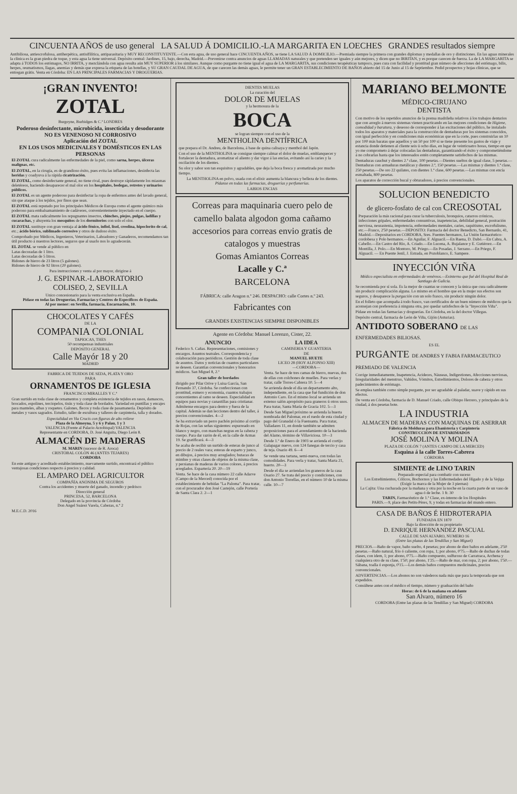CINCUENTA AÑOS de uso general LA SALUD Á DOMICILIO.-LA MARGARITA EN LOECHES GRANDES resultados siempre
Antibiliosa, antiescrofulosa, antiherpética, antisifilítica, antiparasitaria y MUY RECONSTITUYENTE.—Con esta agua, de uso general hace CINCUENTA AÑOS, se tiene LA SALUD Á DOMICILIO.—Premiada siempre la primera con grandes diplomas y medallas de oro y distinciones. En las aguas minerales la clínica es la gran piedra de toque, y esta agua la tiene universal. Depósito central: Jardines, 15, bajo, derecha, Madrid.—Prevenirse contra anuncios de aguas LLAMADAS naturales y que pretenden ser iguales y aún mejores, y dicen que no IRRITAN, y es porque carecen de fuerza. La de LA MARGARITA se adapta á TODOS los estómagos, NO IRRITA, y mezclándola con agua resulta aún MUY SUPERIOR á los similares. Aunque como purgante no tiene igual el agua de LA MARGARITA, sus condiciones terapéuticas tampoco, pues cura con facilidad y prontitud gran número de afecciones del estómago, bilis, herpes, reumatismos, llagas, anemias y demás que expresa la etiqueta de las botellas, y SU GRAN CAUDAL DE AGUA, de que carecen las demás aguas, le permite tener un GRAN ESTABLECIMIENTO DE BAÑOS abierto del 15 de Junio al 15 de Septiembre. Pedid prospectos y hojas clínicas, que se entregan grátis. Venta en Córdoba: EN LAS PRINCIPALES FARMACIAS Y DROGUERIAS.
¡GRAN INVENTO!
ZOTAL
Burgoyne, Burbidges & C.ª LONDRES
Poderoso desinfectante, microbicida, insecticida y desodorante
NO ES VENENOSO NI CORROSIVO
Aplicación del ZOTAL
EN LOS USOS MEDICINALES Y DOMÉSTICOS EN LAS PERSONAS
El ZOTAL cura radicalmente las enfermedades de la piel, como sarna, herpes, úlceras malignas, etc.
El ZOTAL, en la cirugía, es de grandioso éxito, pues evita las inflamaciones, desinfecta las heridas y coadyuva á la rápida cicatrización.
El ZOTAL, como desinfectante general, no tiene rival, pues destruye rápidamente los miasmas deletéreos, haciendo desaparecer el mal olor en los hospitales, bodegas, retretes y urinarios públicos.
El ZOTAL es un agente poderoso para desinfectar la ropa de enfermos antes del lavado general, sin que ataque á los tejidos, por finos que sean.
El ZOTAL está reputado por los principales Médicos de Europa como el agente químico más poderoso para embalsamamiento de cadáveres, convenientemente inyectado en el cuerpo.
El ZOTAL mata radicalmente los repugnantes insectos, chinches, piojos, pulgas, ladillas y cucarachas, y ahuyenta los mosquitos de los dormitorios con solo el olor.
El ZOTAL sustituye con gran ventaja al ácido fénico, infiol, lisol, creolina, hipoclorito de cal, etc.; ácido bórico, sublimado corrosivo y otros de dudoso éxito.
Comprobado por Médicos, Ingenieros, Veterinarios, Labradores y Ganaderos, recomendamos tan útil producto á nuestros lectores, seguros que al usarlo nos lo agradecerán.
EL ZOTAL se vende al público en
Latas decoradas de 1 litro.
Latas decoradas de 5 litros.
Bidones de hierro de 23 litros (5 galones).
Bidones de hierro de 92 litros (20 galones).
Para instrucciones y venta al por mayor, dirigirse á
J. G. ESPINAR.-LABORATORIO
COLISEO, 2, SEVILLA
Unico concesionario para la venta exclusiva en España.
Pídase en todas las Droguerías, Farmacias y Centros de Específicos de España.
Al por menor: en Sevilla, farmacia, Encarnación, 10.
CHOCOLATES Y CAFÉS
DE LA
COMPANIA COLONIAL
TAPIOCAS, THES
50 recompensas industriales
DEPÓSITO GENERAL
Calle Mayór 18 y 20
MADRID
FABRICA DE TEJIDOS DE SEDA, PLATA Y ORO
PARA
ORNAMENTOS DE IGLESIA
FRANCISCO MIRALLES Y C.ª
Gran surtido en toda clase de ornamentos y completa existencia de tejidos en rasos, damascos, brocados, espolines, terciopelos, tisús y toda clase de bordados. Variedad en puntillas y encajes para manteles, albas y roquetes. Galones, flecos y toda clase de pasamanería. Depósito de metales y vasos sagrados. Estudio, taller de escultura y talleres de carpintería, talla y dorados.
Especialidad en Via Crucis con figuras de alto relieve
Plaza de la Almoyna, 5 y 6 y Palau, 1 y 3
VALENCIA (Frente al Palacio Arzobispal) VALENCIA
Representante en CORDOBA, D. José Anguita, Diego León 8.
ALMACÉN DE MADERAS
M. MARIN (sucesor de R. Aroca)
CRISTÓBAL COLÓN 46 (ANTES TEJARES)
CORDOBA
En este antiguo y acreditado establecimiento, nuevamente surtido, encontrará el público ventajosas condiciones respecto á precios y calidad.
EL AMPARO DEL AGRICULTOR
COMPAÑÍA ANÓNIMA DE SEGUROS
Contra los accidentes y muerte del ganado, incendio y pedrisco
Dirección general
PRINCESA, 52, BARCELONA
Delegado en la provincia de Córdoba
Don Angel Suárez Varela, Cabezas, n.º 2
M.E.C.D. 2016
DIENTES MUELAS
La curación del
DOLOR DE MUELAS
y la hermosura de la
BOCA
se logran siempre con el uso de la
MENTHOLINA DENTÍFRICA
que prepara el Dr. Andreu, de Barcelona, á base de quina calisaya y menthol del Japón.
Con el uso de la MENTHOLINA se consigue siempre calmar el dolor de muelas, emblanquecer y fortalecer la dentadura, aromatizar el aliento y dar vigor á las encías, evitando así la caries y la oscilación de los dientes.
Su olor y sabor son tan esquisitos y agradables, que deja la boca fresca y aromatizada por mucho tiempo.
La MENTHOLINA en polvo, usada con el elixir aumenta la blancura y belleza de los dientes.
Pídanse en todas las farmacias, droguerías y perfumerías.
LABIOS ENCIAS
Correas para maquinaria cuero pelo de camello balata algodon goma cañamo accesorios para correas envio gratis de catalogos y muestras
Gomas Amiantos Correas
Lacalle y C.ª
BARCELONA
FÁBRICA: calle Aragon n.º 246. DESPACHO: calle Cortes n.º 243.
Fabricantes con
GRANDES EXISTENCIAS SIEMPRE DISPONIBLES
Agente en Córdoba: Manuel Lorenzo, Cister, 22.
ANUNCIO
Federico S. Cañas. Representaciones, comisiones y encargos. Asuntos teatrales. Correspondencia y colaboración para periódicos. Gestión de toda clase de asuntos. Datos y noticias de cuantos particulares se deseen. Garantías convencionales y honorarios módicos. San Miguel 8, 2.º
Gran taller de bordados
dirigido por Pilar Orive y Luisa García, San Fernando 37, Córdoba. Se confeccionan con prontitud, esmero y economía, cuantos trabajos concernientes al ramo se deseen. Especialidad en equipos para novias y canastillas para cristianar. Admítense encargos para dentro y fuera de la capital. Además se dan lecciones dentro del taller, á precios convencionales. 4—2
Se ha extraviado un perro pachón próximo al cortijo de Rojas, con las señas siguientes: espurreado en blanco y negro, con manchas negras en la cabeza y cuerpo. Para dar razón de él, en la calle de Armas 19. Se gratificará. 4—3
Se acaba de recibir un surtido de esteras de junco al precio de 2 reales vara; esteras de esparto y junco, en dibujos, á precios muy arreglados; butacas de mimbre y otras clases de objetos de la misma clase, y persianas de maderas de varios colores, á precios arreglados. Espartería 20. 20—19
Venta. Se hace de la casa número 22 calle Adarve (Campo de la Merced) conocida por el establecimiento de bebidas "La Paloma". Para tratar, con el procurador don José Castejón, calle Portería de Santa Clara 2. 2—1
LA IDEA
CAMISERIA Y GUANTERIA
DE
MANUEL HUETE
LICEO 28 (HOY ALFONSO XIII)
—CORDOBA—
Venta. Se hace de tres camas de hierro, nuevas, dos de ellas con colchones de muelles. Para verlas y tratar, calle Torres-Cabrera 10. 5—4
Se arrienda desde el día un departamento alto, independiente, en la casa que fué fundición de don Antonio Caro. En el mismo local se arrienda un extenso salón apropósito para graneros ú otros usos. Para tratar, Santa María de Gracia 102. 5—3
Desde San Miguel próximo se arrienda la huerta nombrada del Palomar, en el ruedo de esta ciudad y pago del Granadal ó la Fuensanta. Para tratar, Valladares 11, en donde también se admiten proposiciones para el arrendamiento de la hacienda del Alamo, término de Villaviciosa. 10—3
Desde 1.º de Enero de 1903 se arrienda el cortijo Galapagar nuevo, con 124 fanegas de tercio y casa de teja. Osario 49. 6—4
Se vende una tartana, semi-nueva, con todas las comodidades. Para verla y tratar, Santa Marta 21, huerto. 20—3
Desde el día se arriendan los graneros de la casa Osario 27. Se trata del precio y condiciones, con don Antonio Torrellas, en el número 10 de la misma calle. 10—7
MARIANO BELMONTE
MÉDICO-CIRUJANO
DENTISTA
Con motivo de los repetidos anuncios de la prensa madrileña relativos á los trabajos dentarios que con arreglo á nuevos sistemas vienen practicando en las mejores condiciones de Higiene, comodidad y baratura, y deseoso de corresponder á las excitaciones del público, he instalado todos los aparatos y materiales para la construcción de dentaduras por los sistemas conocidos, con igual perfección y en condiciones más económicas que en la corte, pues construirlas un 10 por 100 más baratas que aquellos y un 50 por 100 si se tiene presente los gastos de viaje y estancia donde detienen al cliente seis ú ocho días, en lugar de veinticuatro horas, tiempo en que yo me comprometo á dejar colocadas las dentaduras, garantizando el éxito y comprometiéndome á no cobrarlas hasta que los interesados estén completamente satisfechos de las mismas.
Dentaduras cauchut y dientes 2.ª clase, 100 pesetas.—Dientes sueltos de igual clase, 5 pesetas.—Dentaduras con armaduras metálicas y dientes 2.ª, 150 pesetas.—Las mismas y dientes 1.ª clase, 250 pesetas.—De oro 22 quilates, con dientes 1.ª clase, 600 pesetas.—Las mismas con encía esmaltada, 800 pesetas.
Los aparatos de corrección bucal y obturadores, á precios convencionales.
SOLUCION BENEDICTO
de glicero-fosfato de cal con CREOSOTAL
Preparación la más racional para curar la tuberculosis, bronquios, catarros crónicos, infecciones gripales, enfermedades consuntivas, inapetencias, debilidad general, postración nerviosa, neurastenia, impotencia, enfermedades mentales, caries, raquitismo, escrofulismo, etc.—Frasco, 2'50 pesetas.—DEPOSITO: Farmacia del doctor Benedicto, San Bernardo, 41, Madrid.—Depositarios en CORDOBA, Sres. Fuentes hermanos, La Unión farmacéutico-cordobesa y Polo hermanos.—En Aguilar, F. Alguacil.—En Baena, D. Dabó.—En Cabra, A. Cabello.—En Castro del Río, A. Criado.—En Lucena, A. Bujalance y E. Gutiérrez.—En Montilla, J. Polo.—En Montoro, M. Priego.—En Posadas, J. Serrano.—En Priego, F. Alguacil. — En Puente Jenil, J. Estrada, en Pozoblanco, E. Sampere.
INYECCIÓN VIÑA
Médico especialista en enfermedades de venéreos.—Exinterno que fué del Hospital Real de Santiago de Galicia.
Se recomienda por sí sola. Es la mejor de cuantas se conocen y la única que cura radicalmente sin producir complicación alguna. Lo mismo en el hombre que en la mujer sus efectos son seguros, y desaparece la purgación con un solo frasco, sin producir ningún dolor.
En el folleto que acompaña á todo frasco, van certificados de un buen número de médicos que la aconsejan con preferencia á ninguna otra, por quedar satisfechos de la "Inyección Viña".
Pídase en todas las farmacias y droguerías. En Córdoba, en la del doctor Villegas.
Depósito central, farmacia de León de Viña, Gijón (Asturias).
ANTIDOTO SOBERANO DE LAS ENFERMEDADES BILIOSAS.
ES EL
PURGANTE DE ANDRES Y FABIA FARMACEUTICO PREMIADO DE VALENCIA
Corrige inmediatamente, Inapetencia, Acideces, Náuseas, Indigestiones, Afecciones nerviosas, Irregularidades del menstruo, Vahídos, Vómitos, Estreñimientos, Dolores de cabeza y otros padecimientos de estómago.
Se emplea también como simple purgante, por ser agradable al paladar, suave y rápido en sus efectos.
De venta en Córdoba, farmacia de D. Manuel Criado, calle Obispo Herrero, y principales de la ciudad, á dos pesetas bote.
LA INDUSTRIA
ALMACEN DE MADERAS CON MAQUINAS DE ASERRAR
Fábrica de Molduras para Ebanistería y Carpintería
CONSTRUCCION DE ENTARIMADOS
JOSÉ MOLINA Y MOLINA
PLAZA DE COLÓN 7 (ANTES CAMPO DE LA MERCED)
Esquina á la calle Torres-Cabrera
CÓRDOBA
SIMIENTE de LINO TARIN
Preparado especial para combatir con suceso
Los Estreñimientos, Cólicos, Bochornos y las Enfermedades del Hígado y de la Vejiga
(Exigir la marca de la Mujer de 3 piernas)
La Cajita: Una cucharada por la mañana y otra por la noche en la cuarta parte de un vaso de agua ó de leche. 1 fr. 30
TARIN, Farmacéutico de 1.ª Clase, ex-interno de los Hospitales
PARIS.—9, place des Petits-Pères, 9, y todas en farmacias del mundo entero.
CASA DE BAÑOS É HIDROTERAPIA
FUNDADA EN 1870
Bajo la dirección de su propietario
D. ENRIQUE HERNANDEZ PASCUAL
CALLE DE SAN ALVARO, NUMERO 16
(Entre las plazas de las Tendillas y San Miguel)
PRECIOS.—Baño de vapor, baño suelto, 4 pesetas; por abono de diez baños en adelante, 2'50 pesetas.—Baño natural, frío ó caliente, con ropa, 1; por abono, 0'75.—Baño de duchas de todas clases, con idem, 1; por abono, 0'75.—Baño compuesto, sulfuroso de Carratraca, Archena y cualquiera otro de su clase, 1'50; por abono, 1'25.—Baño de mar, con ropa, 2; por abono, 1'50.—Sábana, toalla ó esponja, 0'15.—Los demás baños compuestos medicinales, precios convencionales.
ADVERTENCIAS.—Los abonos no son valederos nada más que para la temporada que son expedidos.
Consúltese antes con el médico el tiempo, número y graduación del baño
Horas: de 6 de la mañana en adelante
San Alvaro, número 16
CORDOBA (Entre las plazas de las Tendillas y San Miguel) CORDOBA